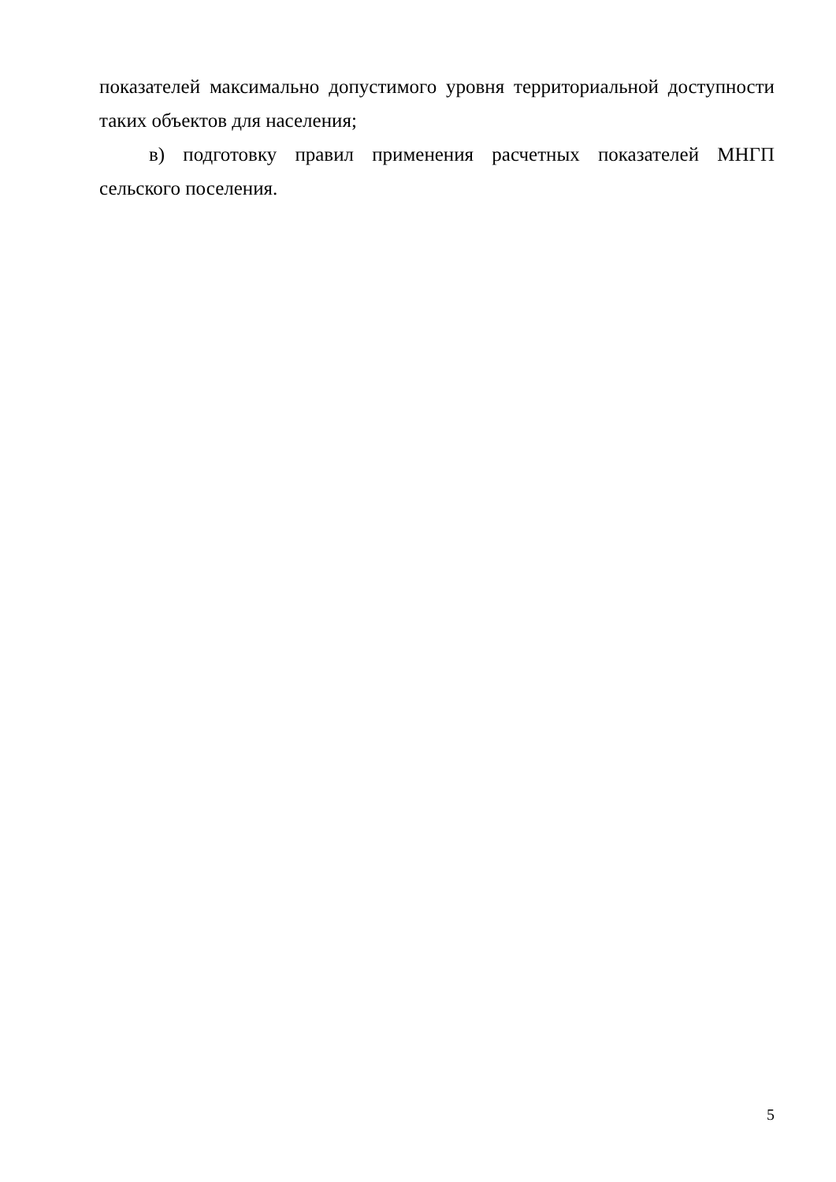показателей максимально допустимого уровня территориальной доступности таких объектов для населения;
в) подготовку правил применения расчетных показателей МНГП сельского поселения.
5